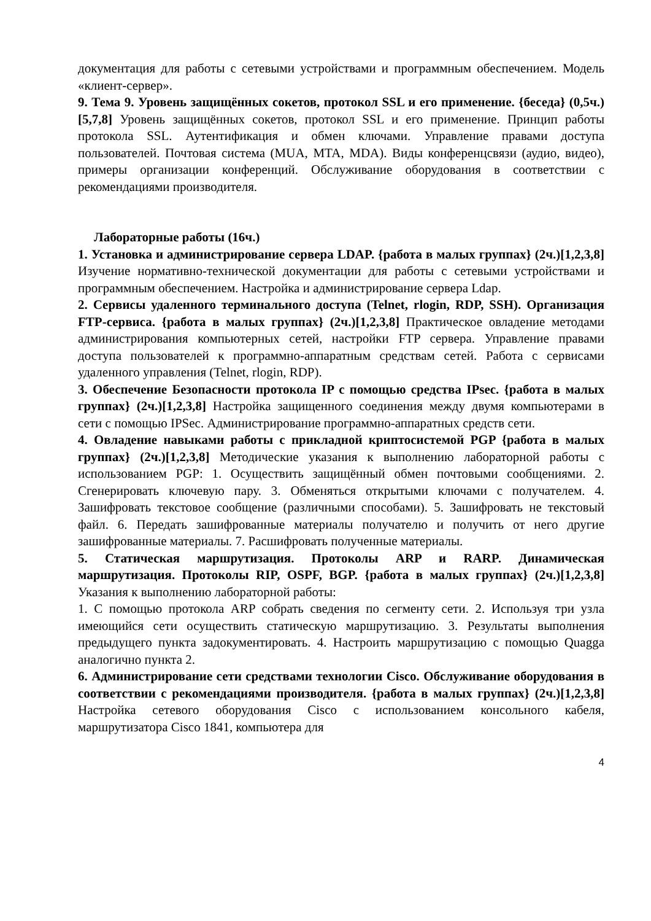документация для работы с сетевыми устройствами и программным обеспечением. Модель «клиент-сервер».
9. Тема 9. Уровень защищённых сокетов, протокол SSL и его применение. {беседа} (0,5ч.)[5,7,8] Уровень защищённых сокетов, протокол SSL и его применение. Принцип работы протокола SSL. Аутентификация и обмен ключами. Управление правами доступа пользователей. Почтовая система (MUA, MTA, MDA). Виды конференцсвязи (аудио, видео), примеры организации конференций. Обслуживание оборудования в соответствии с рекомендациями производителя.
Лабораторные работы (16ч.)
1. Установка и администрирование сервера LDAP. {работа в малых группах} (2ч.)[1,2,3,8] Изучение нормативно-технической документации для работы с сетевыми устройствами и программным обеспечением. Настройка и администрирование сервера Ldap.
2. Сервисы удаленного терминального доступа (Telnet, rlogin, RDP, SSH). Организация FTP-сервиса. {работа в малых группах} (2ч.)[1,2,3,8] Практическое овладение методами администрирования компьютерных сетей, настройки FTP сервера. Управление правами доступа пользователей к программно-аппаратным средствам сетей. Работа с сервисами удаленного управления (Telnet, rlogin, RDP).
3. Обеспечение Безопасности протокола IP с помощью средства IPsec. {работа в малых группах} (2ч.)[1,2,3,8] Настройка защищенного соединения между двумя компьютерами в сети с помощью IPSec. Администрирование программно-аппаратных средств сети.
4. Овладение навыками работы с прикладной криптосистемой PGP {работа в малых группах} (2ч.)[1,2,3,8] Методические указания к выполнению лабораторной работы с использованием PGP: 1. Осуществить защищённый обмен почтовыми сообщениями. 2. Сгенерировать ключевую пару. 3. Обменяться открытыми ключами с получателем. 4. Зашифровать текстовое сообщение (различными способами). 5. Зашифровать не текстовый файл. 6. Передать зашифрованные материалы получателю и получить от него другие зашифрованные материалы. 7. Расшифровать полученные материалы.
5. Статическая маршрутизация. Протоколы ARP и RARP. Динамическая маршрутизация. Протоколы RIP, OSPF, BGP. {работа в малых группах} (2ч.)[1,2,3,8] Указания к выполнению лабораторной работы:
1. С помощью протокола ARP собрать сведения по сегменту сети. 2. Используя три узла имеющийся сети осуществить статическую маршрутизацию. 3. Результаты выполнения предыдущего пункта задокументировать. 4. Настроить маршрутизацию с помощью Quagga аналогично пункта 2.
6. Администрирование сети средствами технологии Cisco. Обслуживание оборудования в соответствии с рекомендациями производителя. {работа в малых группах} (2ч.)[1,2,3,8] Настройка сетевого оборудования Cisco с использованием консольного кабеля, маршрутизатора Cisco 1841, компьютера для
4